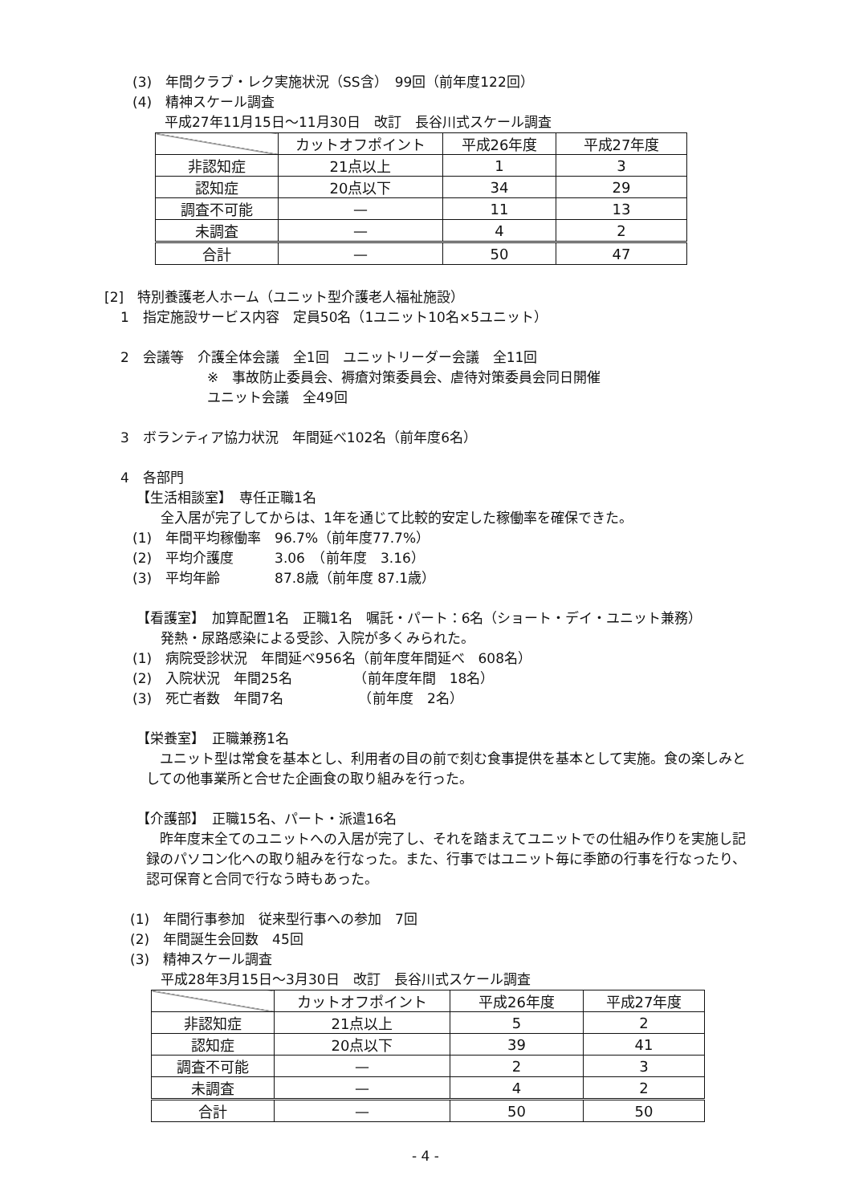(3)　年間クラブ・レク実施状況（SS含）　99回（前年度122回）
(4)　精神スケール調査
平成27年11月15日～11月30日　改訂　長谷川式スケール調査
| | カットオフポイント | 平成26年度 | 平成27年度 |
| --- | --- | --- | --- |
| 非認知症 | 21点以上 | 1 | 3 |
| 認知症 | 20点以下 | 34 | 29 |
| 調査不可能 | — | 11 | 13 |
| 未調査 | — | 4 | 2 |
| 合計 | — | 50 | 47 |
[2]　特別養護老人ホーム（ユニット型介護老人福祉施設）
1　指定施設サービス内容　定員50名（1ユニット10名×5ユニット）
2　会議等　介護全体会議　全1回　ユニットリーダー会議　全11回
※　事故防止委員会、褥瘡対策委員会、虐待対策委員会同日開催
ユニット会議　全49回
3　ボランティア協力状況　年間延べ102名（前年度6名）
4　各部門
【生活相談室】　専任正職1名
全入居が完了してからは、1年を通じて比較的安定した稼働率を確保できた。
(1)　年間平均稼働率　96.7%（前年度77.7%）
(2)　平均介護度　　　3.06　（前年度　3.16）
(3)　平均年齢　　　　87.8歳（前年度 87.1歳）
【看護室】　加算配置1名　正職1名　嘱託・パート：6名（ショート・デイ・ユニット兼務）
発熱・尿路感染による受診、入院が多くみられた。
(1)　病院受診状況　年間延べ956名（前年度年間延べ　608名）
(2)　入院状況　年間25名　　　　　（前年度年間　18名）
(3)　死亡者数　年間7名　　　　　　（前年度　2名）
【栄養室】　正職兼務1名
　ユニット型は常食を基本とし、利用者の目の前で刻む食事提供を基本として実施。食の楽しみとしての他事業所と合せた企画食の取り組みを行った。
【介護部】　正職15名、パート・派遣16名
　昨年度末全てのユニットへの入居が完了し、それを踏まえてユニットでの仕組み作りを実施し記録のパソコン化への取り組みを行なった。また、行事ではユニット毎に季節の行事を行なったり、認可保育と合同で行なう時もあった。
(1)　年間行事参加　従来型行事への参加　7回
(2)　年間誕生会回数　45回
(3)　精神スケール調査
平成28年3月15日～3月30日　改訂　長谷川式スケール調査
| | カットオフポイント | 平成26年度 | 平成27年度 |
| --- | --- | --- | --- |
| 非認知症 | 21点以上 | 5 | 2 |
| 認知症 | 20点以下 | 39 | 41 |
| 調査不可能 | — | 2 | 3 |
| 未調査 | — | 4 | 2 |
| 合計 | — | 50 | 50 |
- 4 -